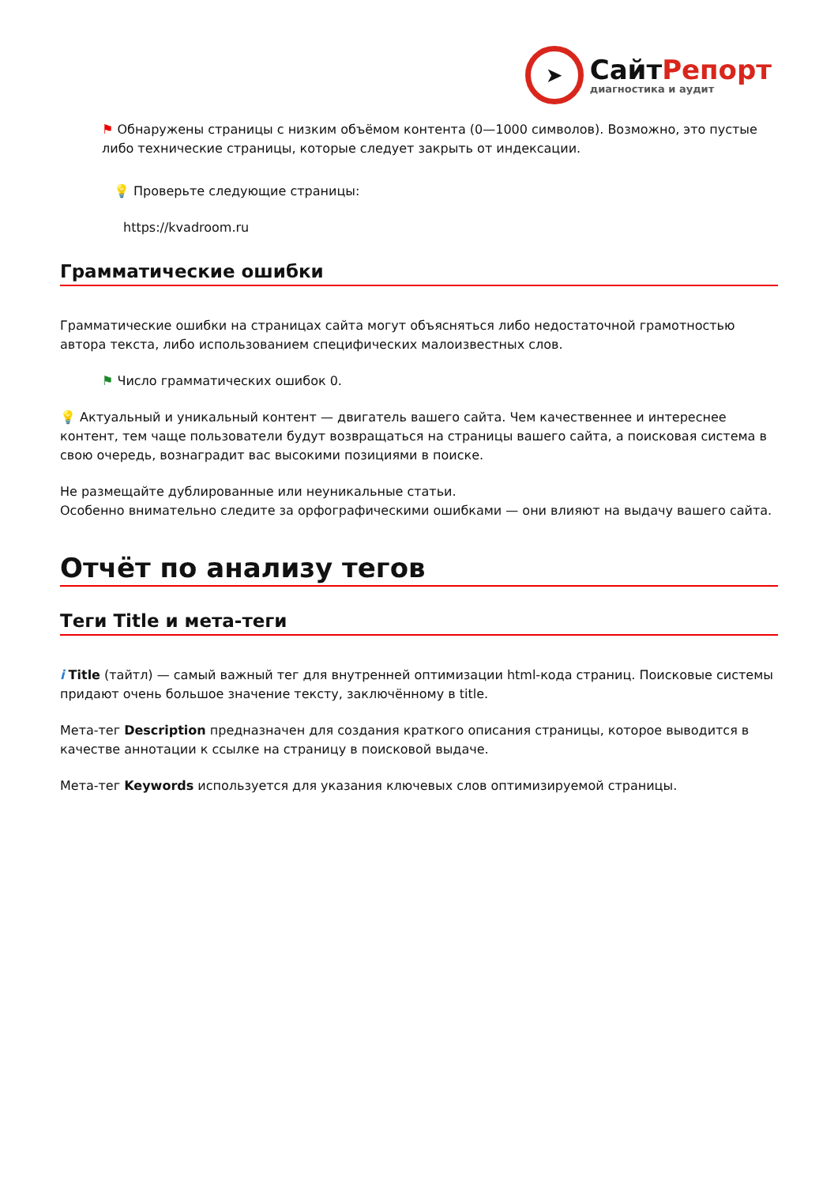➤
СайтРепорт
диагностика и аудит
⚑ Обнаружены страницы с низким объёмом контента (0—1000 символов). Возможно, это пустые либо технические страницы, которые следует закрыть от индексации.
💡 Проверьте следующие страницы:
https://kvadroom.ru
Грамматические ошибки
Грамматические ошибки на страницах сайта могут объясняться либо недостаточной грамотностью автора текста, либо использованием специфических малоизвестных слов.
⚑ Число грамматических ошибок 0.
💡 Актуальный и уникальный контент — двигатель вашего сайта. Чем качественнее и интереснее контент, тем чаще пользователи будут возвращаться на страницы вашего сайта, а поисковая система в свою очередь, вознаградит вас высокими позициями в поиске.
Не размещайте дублированные или неуникальные статьи.
Особенно внимательно следите за орфографическими ошибками — они влияют на выдачу вашего сайта.
Отчёт по анализу тегов
Теги Title и мета-теги
i Title (тайтл) — самый важный тег для внутренней оптимизации html-кода страниц. Поисковые системы придают очень большое значение тексту, заключённому в title.
Мета-тег Description предназначен для создания краткого описания страницы, которое выводится в качестве аннотации к ссылке на страницу в поисковой выдаче.
Мета-тег Keywords используется для указания ключевых слов оптимизируемой страницы.